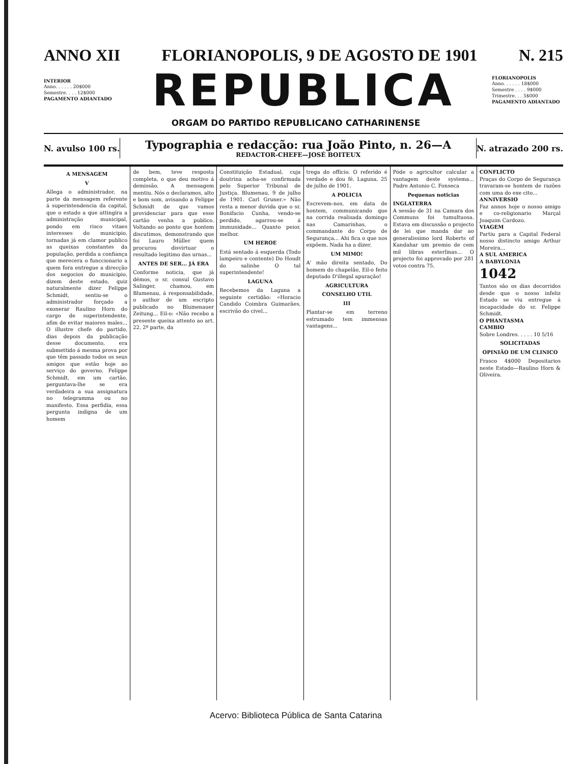ANNO XII FLORIANOPOLIS, 9 DE AGOSTO DE 1901 N. 215
INTERIOR
Anno. . . . . . 20$000
Semestre. . . . 12$000
PAGAMENTO ADIANTADO
REPUBLICA
FLORIANOPOLIS
Anno. . . . . . 18$000
Semestre . . . . 9$000
Trimestre. . . 5$000
PAGAMENTO ADIANTADO
ORGAM DO PARTIDO REPUBLICANO CATHARINENSE
N. avulso 100 rs.
Typographia e redacção: rua João Pinto, n. 26—A
REDACTOR-CHEFE—JOSÉ BOITEUX
N. atrazado 200 rs.
A MENSAGEM
V
Allega o administrador, na parte da mensagem referente á superintendencia da capital, que o estado a que attingira a administração municipal, pondo em risco vitaes interesses do municipio, tornadas já em clamor publico as queixas constantes da população, perdida a confiança que merecera o funccionario a quem fora entregue a direcção dos negocios do municipio, dizem deste estado, quiz naturalmente dizer Felippe Schmidt, sentiu-se o administrador forçado a exonerar Raulino Horn do cargo de superintendente, afim de evitar maiores males... O illustre chefe do partido, dias depois da publicação desse documento, era submettido á mesma prova por que têm passado todos os seus amigos que estão hoje ao serviço do governo. Felippe Schmidt, em um cartão, perguntava-lhe se era verdadeira a sua assignatura no telegramma ou no manifesto. Essa perfidia, essa pergunta indigna de um homem
de bem, teve resposta completa, o que deu motivo á demissão. A mensagem mentiu. Nós o declaramos, alto e bom som, avisando a Felippe Schmidt de que vamos providenciar para que esse cartão venha a publico. Voltando ao ponto que hontem discutimos, demonstrando que foi Lauro Müller quem procurou disvirtuar o resultado legitimo das urnas...
ANTES DE SER... JÁ ERA
Conforme noticia, que já démos, o sr. consul Gustavo Salinger, chamou, em Blumenau, á responsabilidade, o author de um escripto publicado no Blumenauer Zeitung... Eil-o: «Não recebo a presente queixa attento ao art. 22, 2ª parte, da
Constituição Estadual, cuja doutrina acha-se confirmada pelo Superior Tribunal de Justiça. Blumenau, 9 de julho de 1901. Carl Gruner.» Não resta a menor duvida que o sr. Bonifacio Cunha, vendo-se perdido, agarrou-se á immunidade... Quanto peior, melhor.
UM HEROE
Está sentado á esquerda (Todo lampeiro e contente) Do Houdt do salinhe O tal superintendente!
LAGUNA
Recebemos da Laguna a seguinte certidão: «Horacio Candido Coimbra Guimarães, escrivão do civel...
trega do officio. O referido é verdade e dou fé. Laguna, 25 de julho de 1901.
A POLICIA
Escrevem-nos, em data de hontem, communicando que na corrida realisada domingo nas Camarinhas, o commandante do Corpo de Segurança... Ahi fica o que nos expõem. Nada ha a dizer.
UM MIMO!
A' mão direita sentado, Do homem do chapelão, Eil-o feito deputado D'illegal apuração!
AGRICULTURA
CONSELHO UTIL
III
Plantar-se em terreno estrumado tem immensas vantagens...
Póde o agricultor calcular a vantagem deste systema... Padre Antonio C. Fonseca
Pequenas noticias
INGLATERRA
A sessão de 31 na Camara dos Communs foi tumultuosa. Estava em discussão o projecto de lei que manda dar ao generalissimo lord Roberts of Kandahar um premio de cem mil libras esterlinas... O projecto foi approvado por 281 votos contra 75.
CONFLICTO
Praças do Corpo de Segurança travaram-se hontem de razões com uma do exe cito...
ANNIVERSIO
Faz annos hoje o nosso amigo e co-religionario Marçal Joaquim Cardozo.
VIAGEM
Partiu para a Capital Federal nosso distincto amigo Arthur Moreira...
A SUL AMERICA
A BABYLONIA
1042
Tantos são os dias decorridos desde que o nosso infeliz Estado se viu entregue á incapacidade do sr. Felippe Schmidt.
O PHANTASMA
CAMBIO
Sobre Londres. . . . . 10 5/16
SOLICITADAS
OPINIÃO DE UM CLINICO
Frasco 4$000 Depositarios neste Estado—Raulino Horn & Oliveira.
Acervo: Biblioteca Pública de Santa Catarina